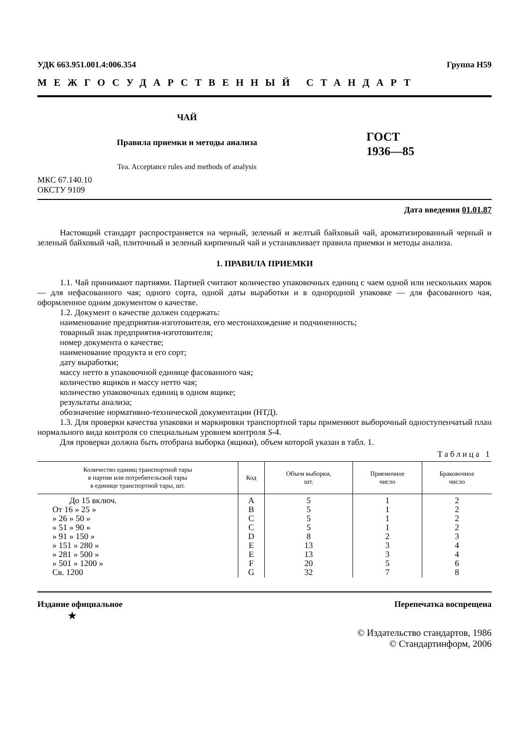УДК 663.951.001.4:006.354 Группа Н59
МЕЖГОСУДАРСТВЕННЫЙ СТАНДАРТ
ЧАЙ
Правила приемки и методы анализа
Tea. Acceptance rules and methods of analysis
ГОСТ
1936—85
МКС 67.140.10
ОКСТУ 9109
Дата введения 01.01.87
Настоящий стандарт распространяется на черный, зеленый и желтый байховый чай, ароматизированный черный и зеленый байховый чай, плиточный и зеленый кирпичный чай и устанавливает правила приемки и методы анализа.
1. ПРАВИЛА ПРИЕМКИ
1.1. Чай принимают партиями. Партией считают количество упаковочных единиц с чаем одной или нескольких марок — для нефасованного чая; одного сорта, одной даты выработки и в однородной упаковке — для фасованного чая, оформленное одним документом о качестве.
1.2. Документ о качестве должен содержать:
наименование предприятия-изготовителя, его местонахождение и подчиненность;
товарный знак предприятия-изготовителя;
номер документа о качестве;
наименование продукта и его сорт;
дату выработки;
массу нетто в упаковочной единице фасованного чая;
количество ящиков и массу нетто чая;
количество упаковочных единиц в одном ящике;
результаты анализа;
обозначение нормативно-технической документации (НТД).
1.3. Для проверки качества упаковки и маркировки транспортной тары применяют выборочный одноступенчатый план нормального вида контроля со специальным уровнем контроля S-4.
Для проверки должна быть отобрана выборка (ящики), объем которой указан в табл. 1.
Таблица 1
| Количество единиц транспортной тары в партии или потребительской тары в единице транспортной тары, шт. | Код | Объем выборки, шт. | Приемочное число | Браковочное число |
| --- | --- | --- | --- | --- |
| До 15 включ. От 16 » 25 » » 26 » 50 » » 51 » 90 » » 91 » 150 » » 151 » 280 » » 281 » 500 » » 501 » 1200 » Св. 1200 | A B C C D E E F G | 5 5 5 5 8 13 13 20 32 | 1 1 1 1 2 3 3 5 7 | 2 2 2 2 3 4 4 6 8 |
Издание официальное Перепечатка воспрещена
★
© Издательство стандартов, 1986
© Стандартинформ, 2006